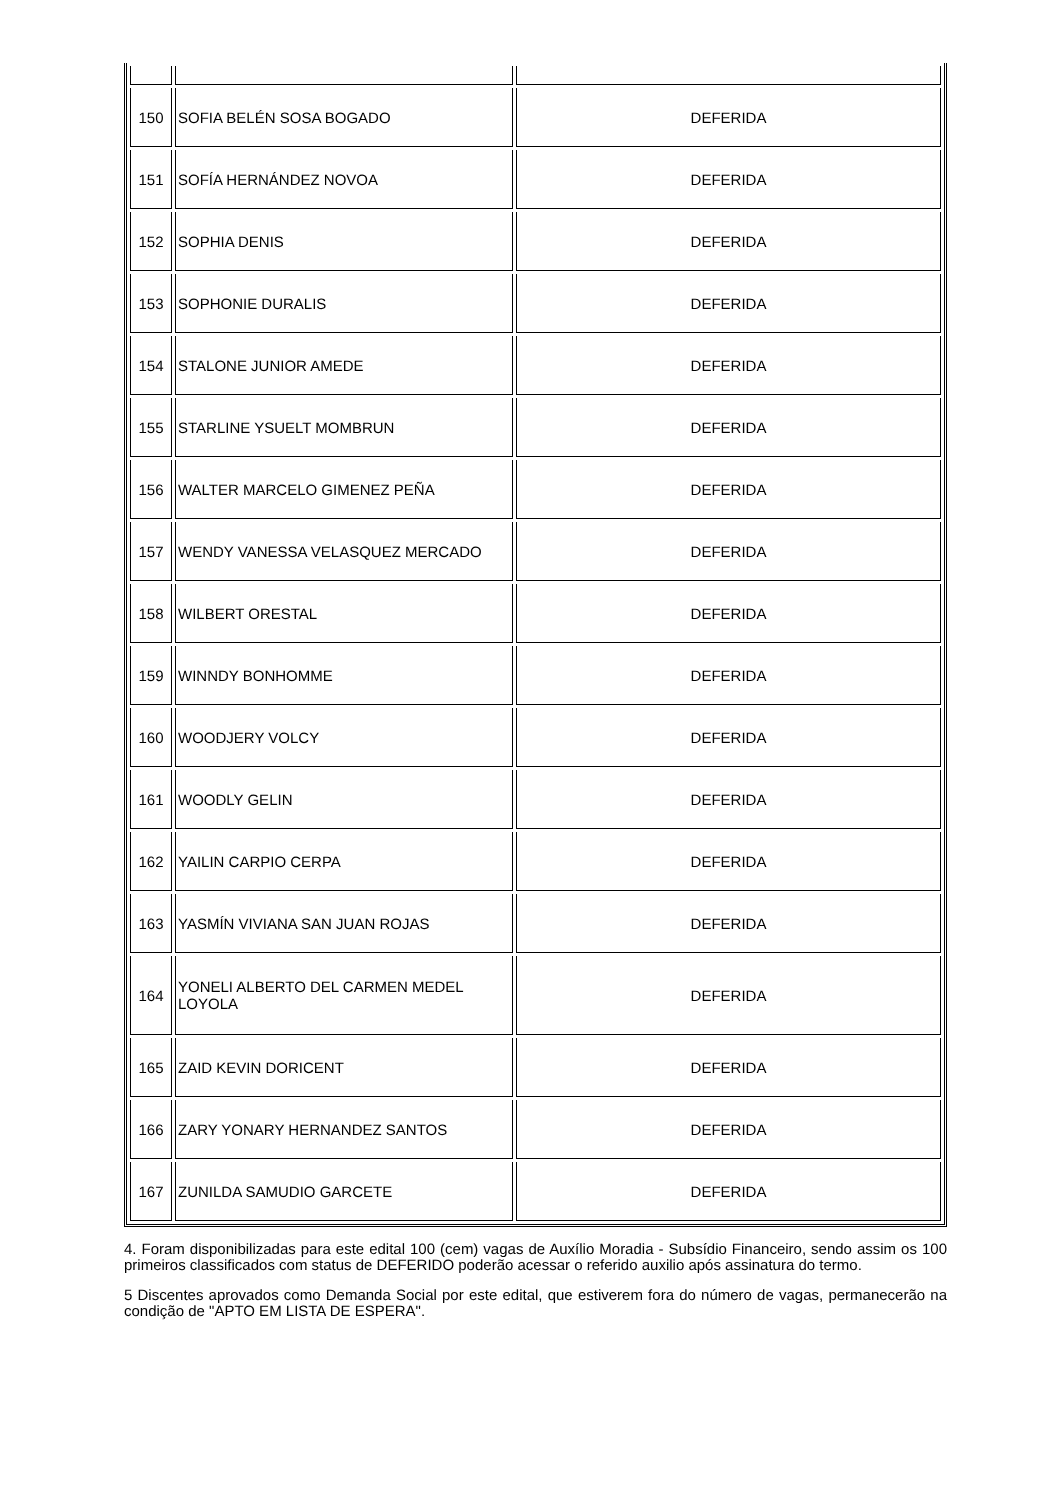| 150 | SOFIA BELÉN SOSA BOGADO | DEFERIDA |
| 151 | SOFÍA HERNÁNDEZ NOVOA | DEFERIDA |
| 152 | SOPHIA DENIS | DEFERIDA |
| 153 | SOPHONIE DURALIS | DEFERIDA |
| 154 | STALONE JUNIOR AMEDE | DEFERIDA |
| 155 | STARLINE YSUELT MOMBRUN | DEFERIDA |
| 156 | WALTER MARCELO GIMENEZ PEÑA | DEFERIDA |
| 157 | WENDY VANESSA VELASQUEZ MERCADO | DEFERIDA |
| 158 | WILBERT ORESTAL | DEFERIDA |
| 159 | WINNDY BONHOMME | DEFERIDA |
| 160 | WOODJERY VOLCY | DEFERIDA |
| 161 | WOODLY GELIN | DEFERIDA |
| 162 | YAILIN CARPIO CERPA | DEFERIDA |
| 163 | YASMÍN VIVIANA SAN JUAN ROJAS | DEFERIDA |
| 164 | YONELI ALBERTO DEL CARMEN MEDEL LOYOLA | DEFERIDA |
| 165 | ZAID KEVIN DORICENT | DEFERIDA |
| 166 | ZARY YONARY HERNANDEZ SANTOS | DEFERIDA |
| 167 | ZUNILDA SAMUDIO GARCETE | DEFERIDA |
4. Foram disponibilizadas para este edital 100 (cem) vagas de Auxílio Moradia - Subsídio Financeiro, sendo assim os 100 primeiros classificados com status de DEFERIDO poderão acessar o referido auxilio após assinatura do termo.
5 Discentes aprovados como Demanda Social por este edital, que estiverem fora do número de vagas, permanecerão na condição de "APTO EM LISTA DE ESPERA".